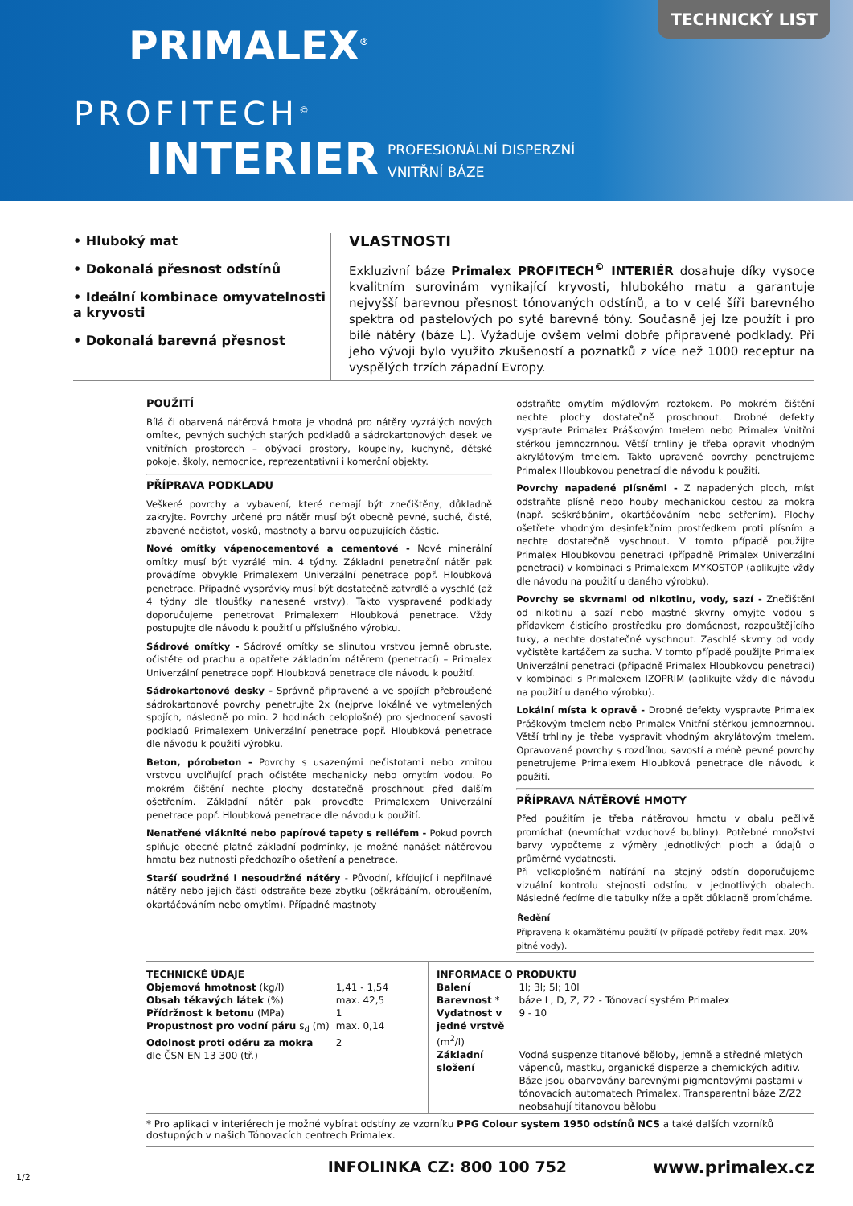PRIMALEX<sup>®</sup>
PROFITECH<sup>©</sup>
INTERIER
PROFESIONÁLNÍ DISPERZNÍ
VNITŘNÍ BÁZE
TECHNICKÝ LIST
• Hluboký mat
• Dokonalá přesnost odstínů
• Ideální kombinace omyvatelnosti a kryvosti
• Dokonalá barevná přesnost
VLASTNOSTI
Exkluzivní báze Primalex PROFITECH<sup>©</sup> INTERIÉR dosahuje díky vysoce kvalitním surovinám vynikající kryvosti, hlubokého matu a garantuje nejvyšší barevnou přesnost tónovaných odstínů, a to v celé šíři barevného spektra od pastelových po syté barevné tóny. Současně jej lze použít i pro bílé nátěry (báze L). Vyžaduje ovšem velmi dobře připravené podklady. Při jeho vývoji bylo využito zkušeností a poznatků z více než 1000 receptur na vyspělých trzích západní Evropy.
POUŽITÍ
Bílá či obarvená nátěrová hmota je vhodná pro nátěry vyzrálých nových omítek, pevných suchých starých podkladů a sádrokartonových desek ve vnitřních prostorech – obývací prostory, koupelny, kuchyně, dětské pokoje, školy, nemocnice, reprezentativní i komerční objekty.
PŘÍPRAVA PODKLADU
Veškeré povrchy a vybavení, které nemají být znečištěny, důkladně zakryjte. Povrchy určené pro nátěr musí být obecně pevné, suché, čisté, zbavené nečistot, vosků, mastnoty a barvu odpuzujících částic.
Nové omítky vápenocementové a cementové - Nové minerální omítky musí být vyzrálé min. 4 týdny. Základní penetrační nátěr pak provádíme obvykle Primalexem Univerzální penetrace popř. Hloubková penetrace. Případné vysprávky musí být dostatečně zatvrdlé a vyschlé (až 4 týdny dle tloušťky nanesené vrstvy). Takto vyspravené podklady doporučujeme penetrovat Primalexem Hloubková penetrace. Vždy postupujte dle návodu k použití u příslušného výrobku.
Sádrové omítky - Sádrové omítky se slinutou vrstvou jemně obruste, očistěte od prachu a opatřete základním nátěrem (penetrací) – Primalex Univerzální penetrace popř. Hloubková penetrace dle návodu k použití.
Sádrokartonové desky - Správně připravené a ve spojích přebroušené sádrokartonové povrchy penetrujte 2x (nejprve lokálně ve vytmelených spojích, následně po min. 2 hodinách celoplošně) pro sjednocení savosti podkladů Primalexem Univerzální penetrace popř. Hloubková penetrace dle návodu k použití výrobku.
Beton, pórobeton - Povrchy s usazenými nečistotami nebo zrnitou vrstvou uvolňující prach očistěte mechanicky nebo omytím vodou. Po mokrém čištění nechte plochy dostatečně proschnout před dalším ošetřením. Základní nátěr pak proveďte Primalexem Univerzální penetrace popř. Hloubková penetrace dle návodu k použití.
Nenatřené vláknité nebo papírové tapety s reliéfem - Pokud povrch splňuje obecné platné základní podmínky, je možné nanášet nátěrovou hmotu bez nutnosti předchozího ošetření a penetrace.
Starší soudržné i nesoudržné nátěry - Původní, křídující i nepřilnavé nátěry nebo jejich části odstraňte beze zbytku (oškrábáním, obroušením, okartáčováním nebo omytím). Případné mastnoty
odstraňte omytím mýdlovým roztokem. Po mokrém čištění nechte plochy dostatečně proschnout. Drobné defekty vyspravte Primalex Práškovým tmelem nebo Primalex Vnitřní stěrkou jemnozrnnou. Větší trhliny je třeba opravit vhodným akrylátovým tmelem. Takto upravené povrchy penetrujeme Primalex Hloubkovou penetrací dle návodu k použití.
Povrchy napadené plísněmi - Z napadených ploch, míst odstraňte plísně nebo houby mechanickou cestou za mokra (např. seškrábáním, okartáčováním nebo setřením). Plochy ošetřete vhodným desinfekčním prostředkem proti plísním a nechte dostatečně vyschnout. V tomto případě použijte Primalex Hloubkovou penetraci (případně Primalex Univerzální penetraci) v kombinaci s Primalexem MYKOSTOP (aplikujte vždy dle návodu na použití u daného výrobku).
Povrchy se skvrnami od nikotinu, vody, sazí - Znečištění od nikotinu a sazí nebo mastné skvrny omyjte vodou s přídavkem čisticího prostředku pro domácnost, rozpouštějícího tuky, a nechte dostatečně vyschnout. Zaschlé skvrny od vody vyčistěte kartáčem za sucha. V tomto případě použijte Primalex Univerzální penetraci (případně Primalex Hloubkovou penetraci) v kombinaci s Primalexem IZOPRIM (aplikujte vždy dle návodu na použití u daného výrobku).
Lokální místa k opravě - Drobné defekty vyspravte Primalex Práškovým tmelem nebo Primalex Vnitřní stěrkou jemnozrnnou. Větší trhliny je třeba vyspravit vhodným akrylátovým tmelem. Opravované povrchy s rozdílnou savostí a méně pevné povrchy penetrujeme Primalexem Hloubková penetrace dle návodu k použití.
PŘÍPRAVA NÁTĚROVÉ HMOTY
Před použitím je třeba nátěrovou hmotu v obalu pečlivě promíchat (nevmíchat vzduchové bubliny). Potřebné množství barvy vypočteme z výměry jednotlivých ploch a údajů o průměrné vydatnosti.
Při velkoplošném natírání na stejný odstín doporučujeme vizuální kontrolu stejnosti odstínu v jednotlivých obalech. Následně ředíme dle tabulky níže a opět důkladně promícháme.
| Ředění |
| --- |
| Připravena k okamžitému použití (v případě potřeby ředit max. 20% pitné vody). |
TECHNICKÉ ÚDAJE
| Objemová hmotnost (kg/l) | 1,41 - 1,54 |
| Obsah těkavých látek (%) | max. 42,5 |
| Přídržnost k betonu (MPa) | 1 |
| Propustnost pro vodní páru s<sub>d</sub> (m) | max. 0,14 |
| Odolnost proti oděru za mokra dle ČSN EN 13 300 (tř.) | 2 |
INFORMACE O PRODUKTU
| Balení | 1l; 3l; 5l; 10l |
| Barevnost * | báze L, D, Z, Z2 - Tónovací systém Primalex |
| Vydatnost v jedné vrstvě (m<sup>2</sup>/l) | 9 - 10 |
| Základní složení | Vodná suspenze titanové běloby, jemně a středně mletých vápenců, mastku, organické disperze a chemických aditiv. Báze jsou obarvovány barevnými pigmentovými pastami v tónovacích automatech Primalex. Transparentní báze Z/Z2 neobsahují titanovou bělobu |
* Pro aplikaci v interiérech je možné vybírat odstíny ze vzorníku PPG Colour system 1950 odstínů NCS a také dalších vzorníků dostupných v našich Tónovacích centrech Primalex.
1/2 INFOLINKA CZ: 800 100 752 www.primalex.cz